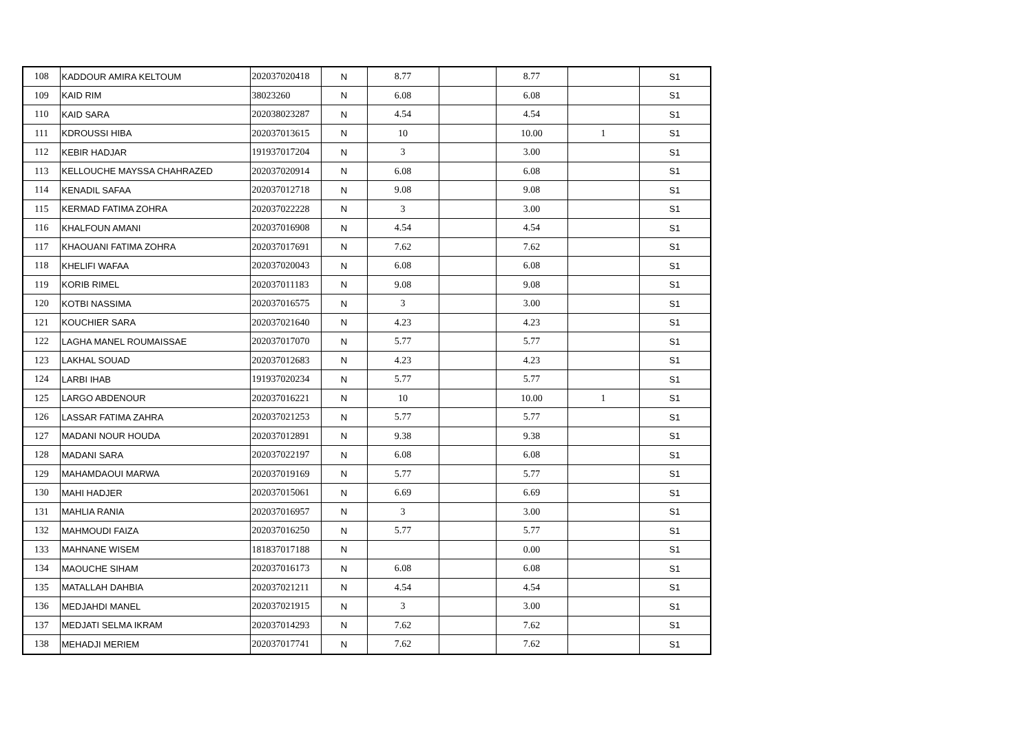| 108 | KADDOUR AMIRA KELTOUM | 202037020418 | N | 8.77 | | 8.77 | | S1 |
| 109 | KAID RIM | 38023260 | N | 6.08 | | 6.08 | | S1 |
| 110 | KAID SARA | 202038023287 | N | 4.54 | | 4.54 | | S1 |
| 111 | KDROUSSI HIBA | 202037013615 | N | 10 | | 10.00 | 1 | S1 |
| 112 | KEBIR HADJAR | 191937017204 | N | 3 | | 3.00 | | S1 |
| 113 | KELLOUCHE MAYSSA CHAHRAZED | 202037020914 | N | 6.08 | | 6.08 | | S1 |
| 114 | KENADIL SAFAA | 202037012718 | N | 9.08 | | 9.08 | | S1 |
| 115 | KERMAD FATIMA ZOHRA | 202037022228 | N | 3 | | 3.00 | | S1 |
| 116 | KHALFOUN AMANI | 202037016908 | N | 4.54 | | 4.54 | | S1 |
| 117 | KHAOUANI FATIMA ZOHRA | 202037017691 | N | 7.62 | | 7.62 | | S1 |
| 118 | KHELIFI WAFAA | 202037020043 | N | 6.08 | | 6.08 | | S1 |
| 119 | KORIB RIMEL | 202037011183 | N | 9.08 | | 9.08 | | S1 |
| 120 | KOTBI NASSIMA | 202037016575 | N | 3 | | 3.00 | | S1 |
| 121 | KOUCHIER SARA | 202037021640 | N | 4.23 | | 4.23 | | S1 |
| 122 | LAGHA MANEL ROUMAISSAE | 202037017070 | N | 5.77 | | 5.77 | | S1 |
| 123 | LAKHAL SOUAD | 202037012683 | N | 4.23 | | 4.23 | | S1 |
| 124 | LARBI IHAB | 191937020234 | N | 5.77 | | 5.77 | | S1 |
| 125 | LARGO ABDENOUR | 202037016221 | N | 10 | | 10.00 | 1 | S1 |
| 126 | LASSAR FATIMA ZAHRA | 202037021253 | N | 5.77 | | 5.77 | | S1 |
| 127 | MADANI NOUR HOUDA | 202037012891 | N | 9.38 | | 9.38 | | S1 |
| 128 | MADANI SARA | 202037022197 | N | 6.08 | | 6.08 | | S1 |
| 129 | MAHAMDAOUI MARWA | 202037019169 | N | 5.77 | | 5.77 | | S1 |
| 130 | MAHI HADJER | 202037015061 | N | 6.69 | | 6.69 | | S1 |
| 131 | MAHLIA RANIA | 202037016957 | N | 3 | | 3.00 | | S1 |
| 132 | MAHMOUDI FAIZA | 202037016250 | N | 5.77 | | 5.77 | | S1 |
| 133 | MAHNANE WISEM | 181837017188 | N | | | 0.00 | | S1 |
| 134 | MAOUCHE SIHAM | 202037016173 | N | 6.08 | | 6.08 | | S1 |
| 135 | MATALLAH DAHBIA | 202037021211 | N | 4.54 | | 4.54 | | S1 |
| 136 | MEDJAHDI MANEL | 202037021915 | N | 3 | | 3.00 | | S1 |
| 137 | MEDJATI SELMA IKRAM | 202037014293 | N | 7.62 | | 7.62 | | S1 |
| 138 | MEHADJI MERIEM | 202037017741 | N | 7.62 | | 7.62 | | S1 |